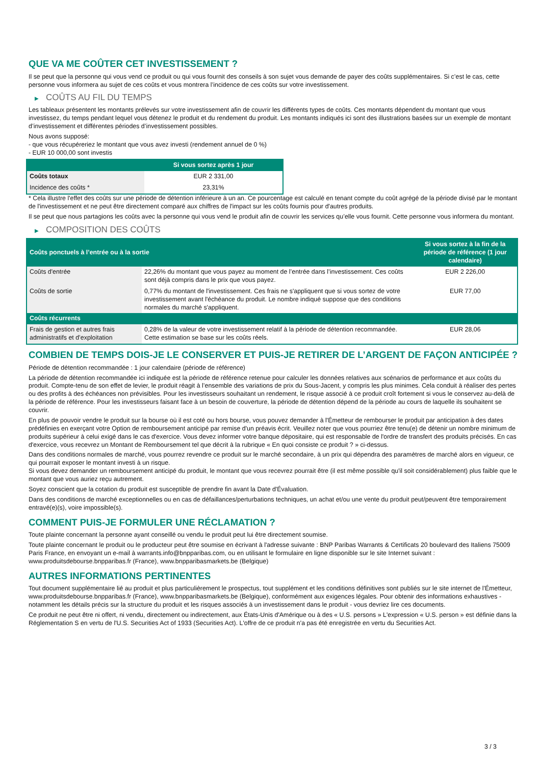QUE VA ME COÛTER CET INVESTISSEMENT ?
Il se peut que la personne qui vous vend ce produit ou qui vous fournit des conseils à son sujet vous demande de payer des coûts supplémentaires. Si c’est le cas, cette personne vous informera au sujet de ces coûts et vous montrera l’incidence de ces coûts sur votre investissement.
▶ COÛTS AU FIL DU TEMPS
Les tableaux présentent les montants prélevés sur votre investissement afin de couvrir les différents types de coûts. Ces montants dépendent du montant que vous investissez, du temps pendant lequel vous détenez le produit et du rendement du produit. Les montants indiqués ici sont des illustrations basées sur un exemple de montant d’investissement et différentes périodes d’investissement possibles.
Nous avons supposé:
- que vous récupéreriez le montant que vous avez investi (rendement annuel de 0 %)
- EUR 10 000,00 sont investis
| | Si vous sortez après 1 jour |
| --- | --- |
| Coûts totaux | EUR 2 331,00 |
| Incidence des coûts * | 23,31% |
* Cela illustre l'effet des coûts sur une période de détention inférieure à un an. Ce pourcentage est calculé en tenant compte du coût agrégé de la période divisé par le montant de l'investissement et ne peut être directement comparé aux chiffres de l'impact sur les coûts fournis pour d'autres produits.
Il se peut que nous partagions les coûts avec la personne qui vous vend le produit afin de couvrir les services qu’elle vous fournit. Cette personne vous informera du montant.
▶ COMPOSITION DES COÛTS
| Coûts ponctuels à l’entrée ou à la sortie | | Si vous sortez à la fin de la période de référence (1 jour calendaire) |
| --- | --- | --- |
| Coûts d'entrée | 22,26% du montant que vous payez au moment de l’entrée dans l’investissement. Ces coûts sont déjà compris dans le prix que vous payez. | EUR 2 226,00 |
| Coûts de sortie | 0,77% du montant de l'investissement. Ces frais ne s'appliquent que si vous sortez de votre investissement avant l'échéance du produit. Le nombre indiqué suppose que des conditions normales du marché s'appliquent. | EUR 77,00 |
| Coûts récurrents | | |
| Frais de gestion et autres frais administratifs et d’exploitation | 0,28% de la valeur de votre investissement relatif à la période de détention recommandée. Cette estimation se base sur les coûts réels. | EUR 28,06 |
COMBIEN DE TEMPS DOIS-JE LE CONSERVER ET PUIS-JE RETIRER DE L’ARGENT DE FAÇON ANTICIPÉE ?
Période de détention recommandée : 1 jour calendaire (période de référence)
La période de détention recommandée ici indiquée est la période de référence retenue pour calculer les données relatives aux scénarios de performance et aux coûts du produit. Compte-tenu de son effet de levier, le produit réagit à l’ensemble des variations de prix du Sous-Jacent, y compris les plus minimes. Cela conduit à réaliser des pertes ou des profits à des échéances non prévisibles. Pour les investisseurs souhaitant un rendement, le risque associé à ce produit croît fortement si vous le conservez au-delà de la période de référence. Pour les investisseurs faisant face à un besoin de couverture, la période de détention dépend de la période au cours de laquelle ils souhaitent se couvrir.
En plus de pouvoir vendre le produit sur la bourse où il est coté ou hors bourse, vous pouvez demander à l'Émetteur de rembourser le produit par anticipation à des dates prédéfinies en exerçant votre Option de remboursement anticipé par remise d'un préavis écrit. Veuillez noter que vous pourriez être tenu(e) de détenir un nombre minimum de produits supérieur à celui exigé dans le cas d'exercice. Vous devez informer votre banque dépositaire, qui est responsable de l'ordre de transfert des produits précisés. En cas d'exercice, vous recevrez un Montant de Remboursement tel que décrit à la rubrique « En quoi consiste ce produit ? » ci-dessus.
Dans des conditions normales de marché, vous pourrez revendre ce produit sur le marché secondaire, à un prix qui dépendra des paramètres de marché alors en vigueur, ce qui pourrait exposer le montant investi à un risque.
Si vous devez demander un remboursement anticipé du produit, le montant que vous recevrez pourrait être (il est même possible qu'il soit considérablement) plus faible que le montant que vous auriez reçu autrement.
Soyez conscient que la cotation du produit est susceptible de prendre fin avant la Date d'Évaluation.
Dans des conditions de marché exceptionnelles ou en cas de défaillances/perturbations techniques, un achat et/ou une vente du produit peut/peuvent être temporairement entravé(e)(s), voire impossible(s).
COMMENT PUIS-JE FORMULER UNE RÉCLAMATION ?
Toute plainte concernant la personne ayant conseillé ou vendu le produit peut lui être directement soumise.
Toute plainte concernant le produit ou le producteur peut être soumise en écrivant à l'adresse suivante : BNP Paribas Warrants & Certificats 20 boulevard des Italiens 75009 Paris France, en envoyant un e-mail à warrants.info@bnpparibas.com, ou en utilisant le formulaire en ligne disponible sur le site Internet suivant : www.produitsdebourse.bnpparibas.fr (France), www.bnpparibasmarkets.be (Belgique)
AUTRES INFORMATIONS PERTINENTES
Tout document supplémentaire lié au produit et plus particulièrement le prospectus, tout supplément et les conditions définitives sont publiés sur le site internet de l'Émetteur, www.produitsdebourse.bnpparibas.fr (France), www.bnpparibasmarkets.be (Belgique), conformément aux exigences légales. Pour obtenir des informations exhaustives - notamment les détails précis sur la structure du produit et les risques associés à un investissement dans le produit - vous devriez lire ces documents.
Ce produit ne peut être ni offert, ni vendu, directement ou indirectement, aux États-Unis d'Amérique ou à des « U.S. persons » L'expression « U.S. person » est définie dans la Réglementation S en vertu de l'U.S. Securities Act of 1933 (Securities Act). L'offre de ce produit n'a pas été enregistrée en vertu du Securities Act.
3 / 3